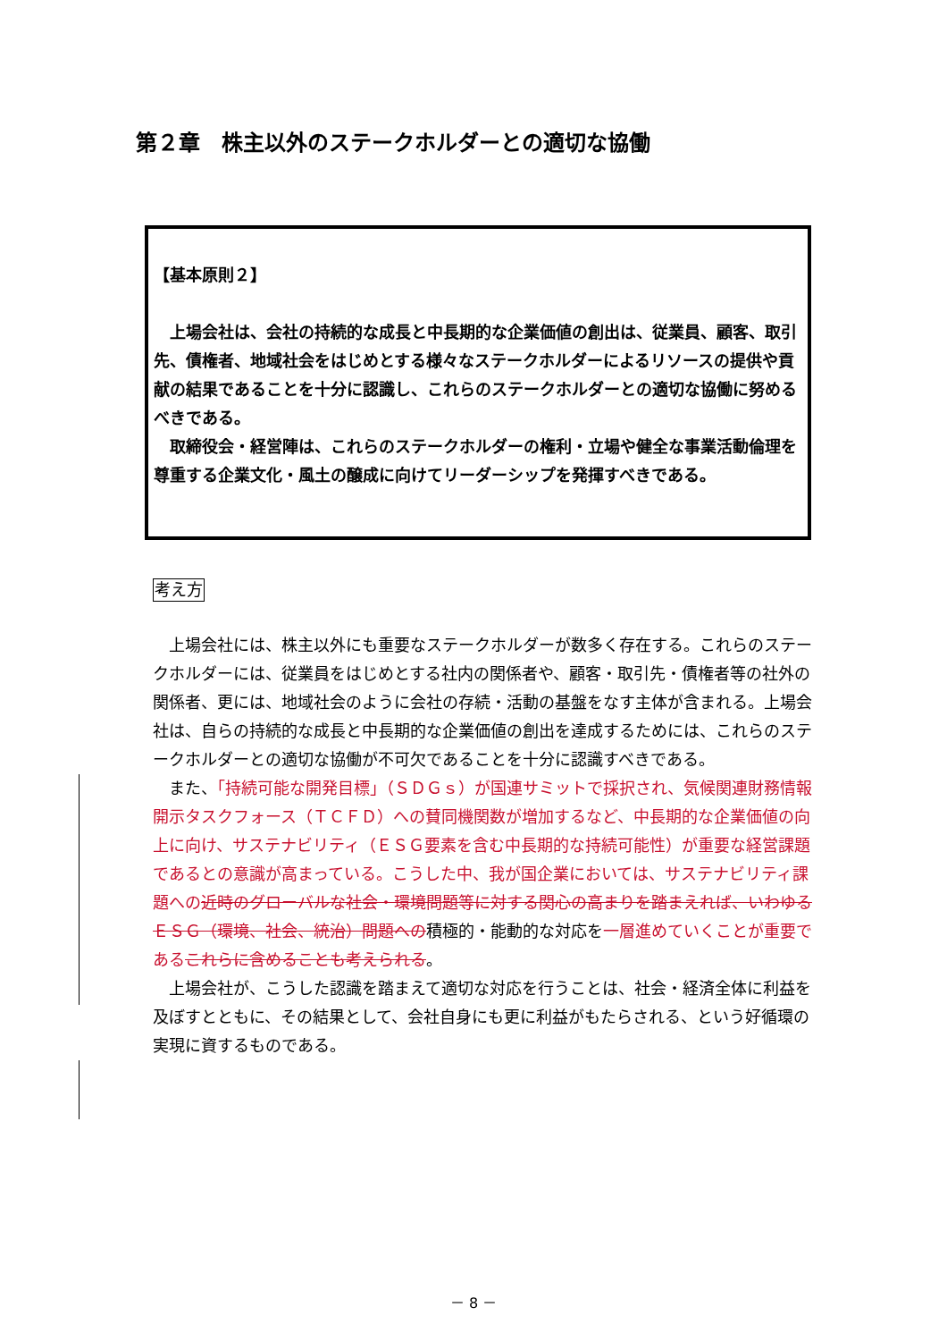第２章　株主以外のステークホルダーとの適切な協働
【基本原則２】
　上場会社は、会社の持続的な成長と中長期的な企業価値の創出は、従業員、顧客、取引先、債権者、地域社会をはじめとする様々なステークホルダーによるリソースの提供や貢献の結果であることを十分に認識し、これらのステークホルダーとの適切な協働に努めるべきである。
　取締役会・経営陣は、これらのステークホルダーの権利・立場や健全な事業活動倫理を尊重する企業文化・風土の醸成に向けてリーダーシップを発揮すべきである。
考え方
　上場会社には、株主以外にも重要なステークホルダーが数多く存在する。これらのステークホルダーには、従業員をはじめとする社内の関係者や、顧客・取引先・債権者等の社外の関係者、更には、地域社会のように会社の存続・活動の基盤をなす主体が含まれる。上場会社は、自らの持続的な成長と中長期的な企業価値の創出を達成するためには、これらのステークホルダーとの適切な協働が不可欠であることを十分に認識すべきである。
　また、「持続可能な開発目標」（ＳＤＧｓ）が国連サミットで採択され、気候関連財務情報開示タスクフォース（ＴＣＦＤ）への賛同機関数が増加するなど、中長期的な企業価値の向上に向け、サステナビリティ（ＥＳＧ要素を含む中長期的な持続可能性）が重要な経営課題であるとの意識が高まっている。こうした中、我が国企業においては、サステナビリティ課題への 近時のグローバルな社会・環境問題等に対する関心の高まりを踏まえれば、いわゆるＥＳＧ（環境、社会、統治）問題への積極的・能動的な対応を一層進めていくことが重要である これらに含めることも考えられる。
　上場会社が、こうした認識を踏まえて適切な対応を行うことは、社会・経済全体に利益を及ぼすとともに、その結果として、会社自身にも更に利益がもたらされる、という好循環の実現に資するものである。
－ 8 －